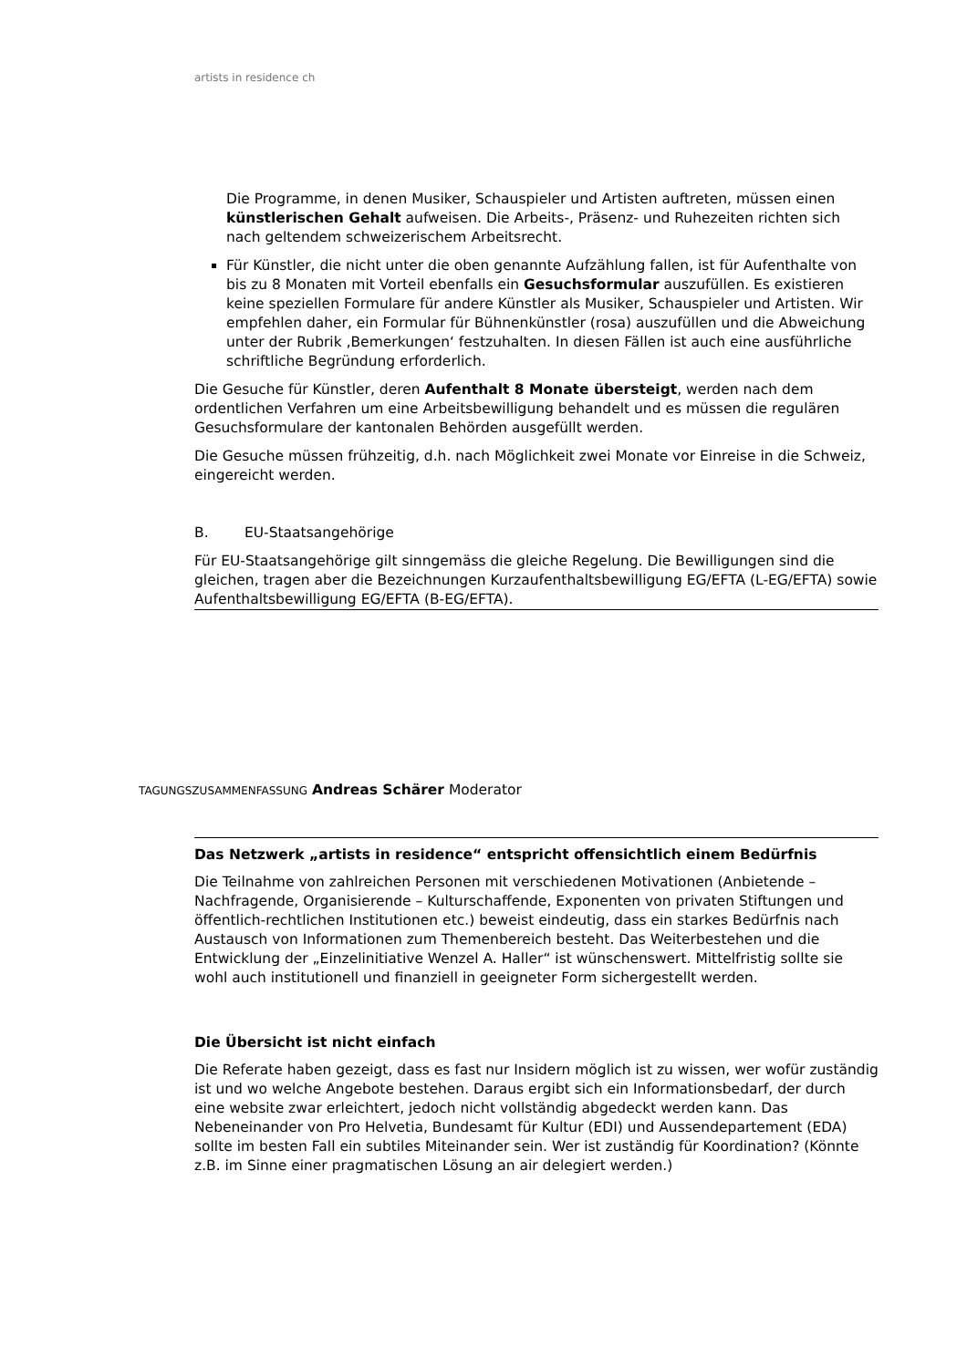artists in residence ch
Die Programme, in denen Musiker, Schauspieler und Artisten auftreten, müssen einen künstlerischen Gehalt aufweisen. Die Arbeits-, Präsenz- und Ruhezeiten richten sich nach geltendem schweizerischem Arbeitsrecht.
Für Künstler, die nicht unter die oben genannte Aufzählung fallen, ist für Aufenthalte von bis zu 8 Monaten mit Vorteil ebenfalls ein Gesuchsformular auszufüllen. Es existieren keine speziellen Formulare für andere Künstler als Musiker, Schauspieler und Artisten. Wir empfehlen daher, ein Formular für Bühnenkünstler (rosa) auszufüllen und die Abweichung unter der Rubrik ‚Bemerkungen‘ festzuhalten. In diesen Fällen ist auch eine ausführliche schriftliche Begründung erforderlich.
Die Gesuche für Künstler, deren Aufenthalt 8 Monate übersteigt, werden nach dem ordentlichen Verfahren um eine Arbeitsbewilligung behandelt und es müssen die regulären Gesuchsformulare der kantonalen Behörden ausgefüllt werden.
Die Gesuche müssen frühzeitig, d.h. nach Möglichkeit zwei Monate vor Einreise in die Schweiz, eingereicht werden.
B. EU-Staatsangehörige
Für EU-Staatsangehörige gilt sinngemäss die gleiche Regelung. Die Bewilligungen sind die gleichen, tragen aber die Bezeichnungen Kurzaufenthaltsbewilligung EG/EFTA (L-EG/EFTA) sowie Aufenthaltsbewilligung EG/EFTA (B-EG/EFTA).
TAGUNGSZUSAMMENFASSUNG Andreas Schärer Moderator
Das Netzwerk „artists in residence“ entspricht offensichtlich einem Bedürfnis
Die Teilnahme von zahlreichen Personen mit verschiedenen Motivationen (Anbietende – Nachfragende, Organisierende – Kulturschaffende, Exponenten von privaten Stiftungen und öffentlich-rechtlichen Institutionen etc.) beweist eindeutig, dass ein starkes Bedürfnis nach Austausch von Informationen zum Themenbereich besteht. Das Weiterbestehen und die Entwicklung der „Einzelinitiative Wenzel A. Haller“ ist wünschenswert. Mittelfristig sollte sie wohl auch institutionell und finanziell in geeigneter Form sichergestellt werden.
Die Übersicht ist nicht einfach
Die Referate haben gezeigt, dass es fast nur Insidern möglich ist zu wissen, wer wofür zuständig ist und wo welche Angebote bestehen. Daraus ergibt sich ein Informationsbedarf, der durch eine website zwar erleichtert, jedoch nicht vollständig abgedeckt werden kann. Das Nebeneinander von Pro Helvetia, Bundesamt für Kultur (EDI) und Aussendepartement (EDA) sollte im besten Fall ein subtiles Miteinander sein. Wer ist zuständig für Koordination? (Könnte z.B. im Sinne einer pragmatischen Lösung an air delegiert werden.)